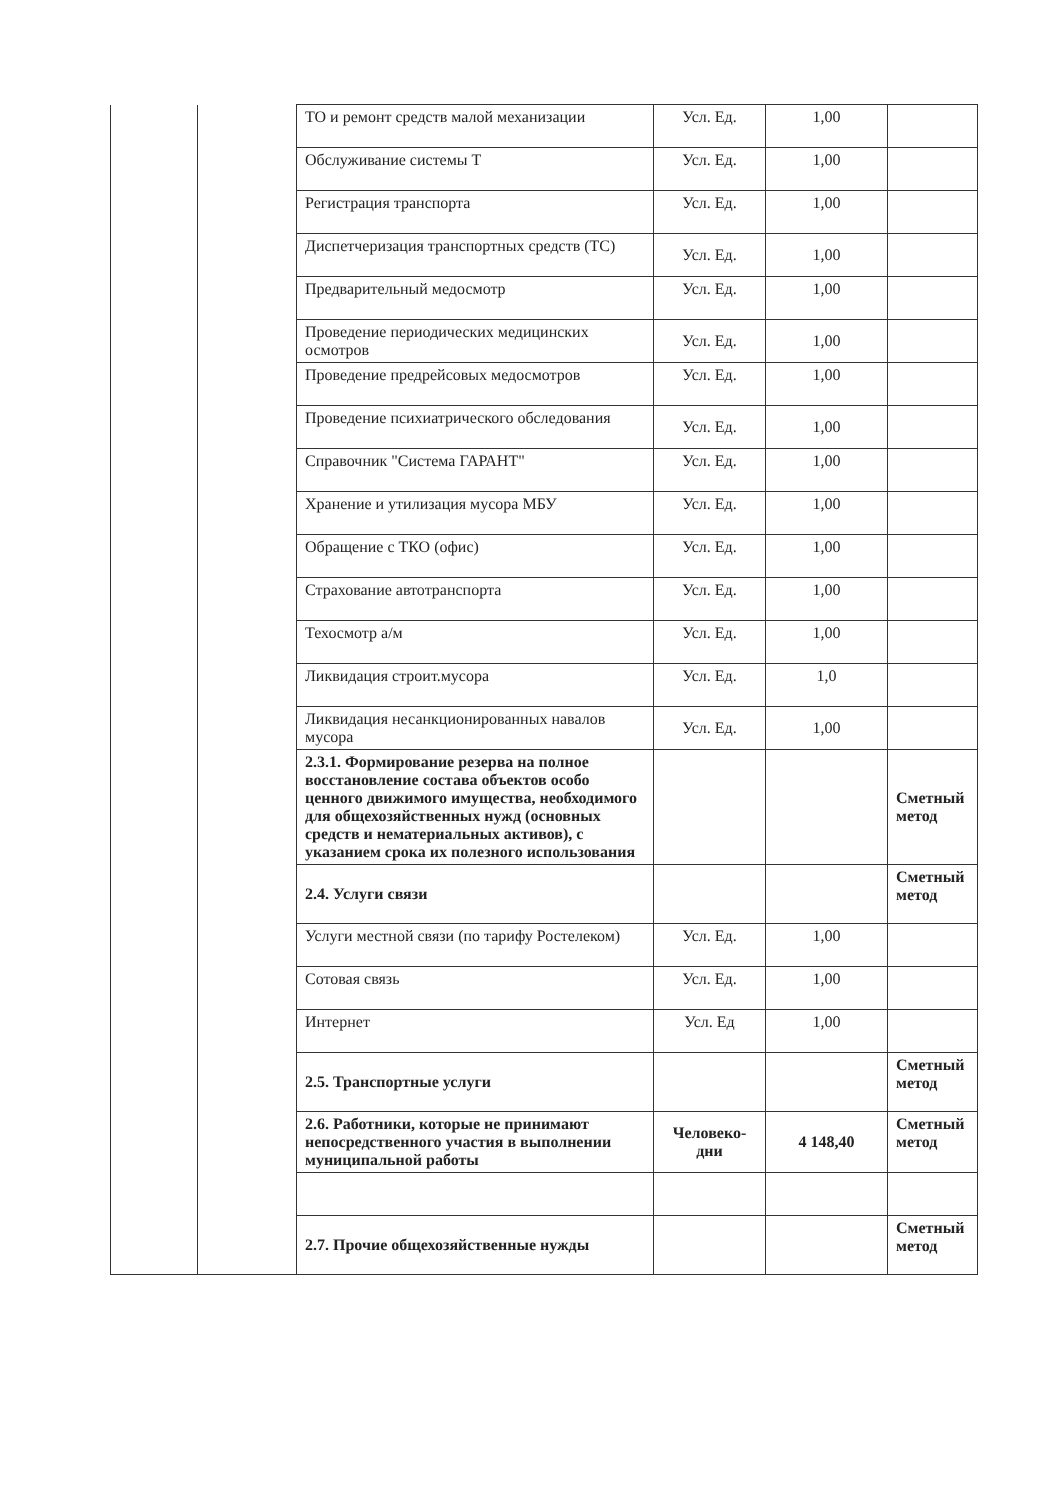| | | ТО и ремонт средств малой механизации | Усл. Ед. | 1,00 | |
| | | Обслуживание системы Т | Усл. Ед. | 1,00 | |
| | | Регистрация транспорта | Усл. Ед. | 1,00 | |
| | | Диспетчеризация транспортных средств (ТС) | Усл. Ед. | 1,00 | |
| | | Предварительный медосмотр | Усл. Ед. | 1,00 | |
| | | Проведение периодических медицинских осмотров | Усл. Ед. | 1,00 | |
| | | Проведение предрейсовых медосмотров | Усл. Ед. | 1,00 | |
| | | Проведение психиатрического обследования | Усл. Ед. | 1,00 | |
| | | Справочник "Система ГАРАНТ" | Усл. Ед. | 1,00 | |
| | | Хранение и утилизация мусора МБУ | Усл. Ед. | 1,00 | |
| | | Обращение с ТКО (офис) | Усл. Ед. | 1,00 | |
| | | Страхование автотранспорта | Усл. Ед. | 1,00 | |
| | | Техосмотр а/м | Усл. Ед. | 1,00 | |
| | | Ликвидация строит.мусора | Усл. Ед. | 1,0 | |
| | | Ликвидация несанкционированных навалов мусора | Усл. Ед. | 1,00 | |
| | | 2.3.1. Формирование резерва на полное восстановление состава объектов особо ценного движимого имущества, необходимого для общехозяйственных нужд (основных средств и нематериальных активов), с указанием срока их полезного использования | | | Сметный метод |
| | | 2.4. Услуги связи | | | Сметный метод |
| | | Услуги местной связи (по тарифу Ростелеком) | Усл. Ед. | 1,00 | |
| | | Сотовая связь | Усл. Ед. | 1,00 | |
| | | Интернет | Усл. Ед | 1,00 | |
| | | 2.5. Транспортные услуги | | | Сметный метод |
| | | 2.6. Работники, которые не принимают непосредственного участия в выполнении муниципальной работы | Человеко-дни | 4 148,40 | Сметный метод |
| | | 2.7. Прочие общехозяйственные нужды | | | Сметный метод |